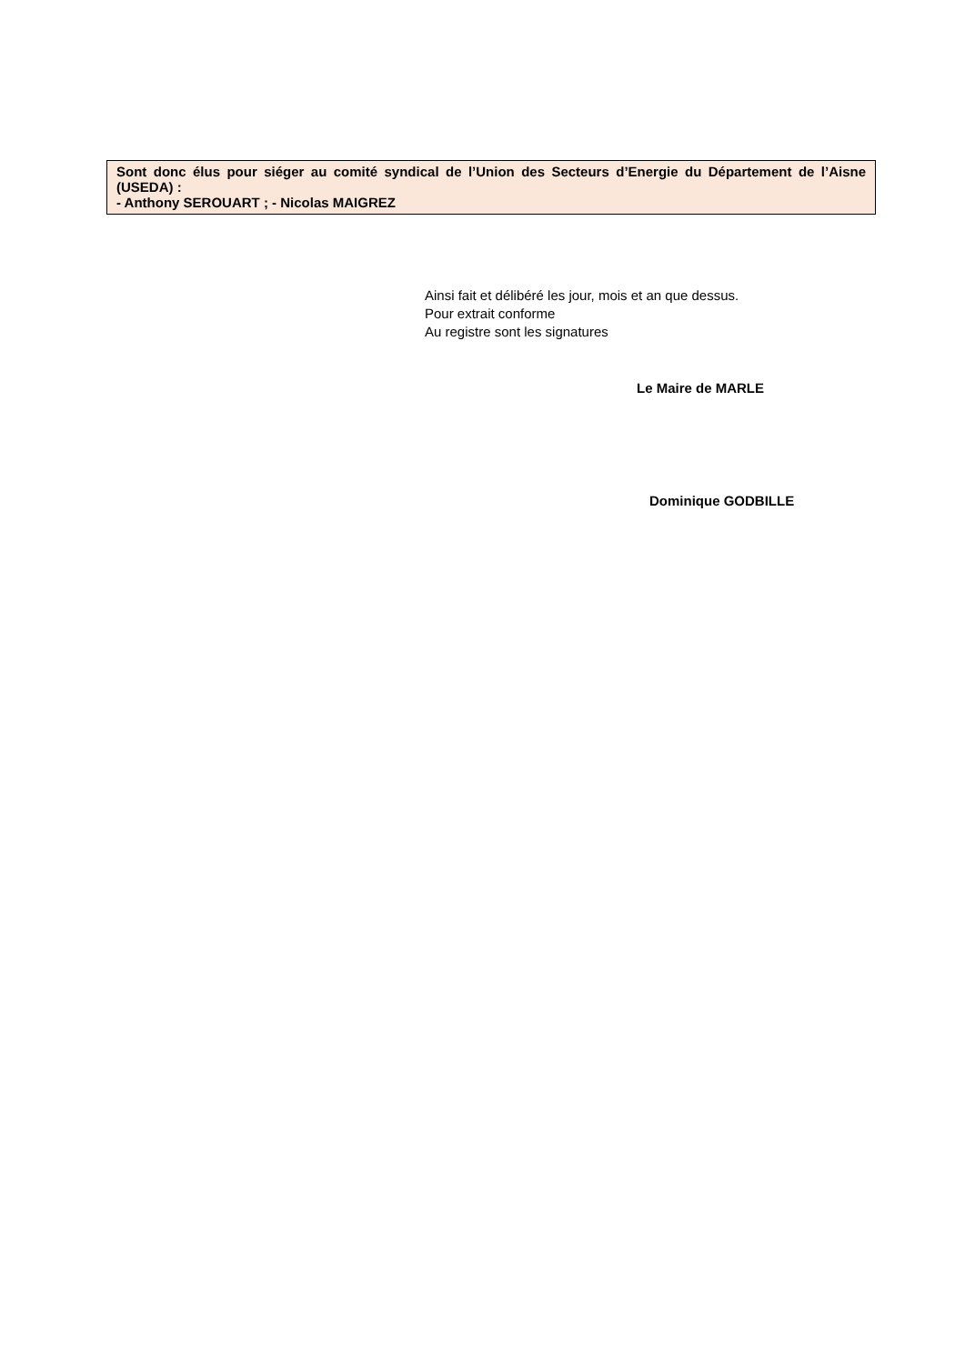Sont donc élus pour siéger au comité syndical de l’Union des Secteurs d’Energie du Département de l’Aisne (USEDA) :
- Anthony SEROUART ; - Nicolas MAIGREZ
Ainsi fait et délibéré les jour, mois et an que dessus.
Pour extrait conforme
Au registre sont les signatures
Le Maire de MARLE
Dominique GODBILLE